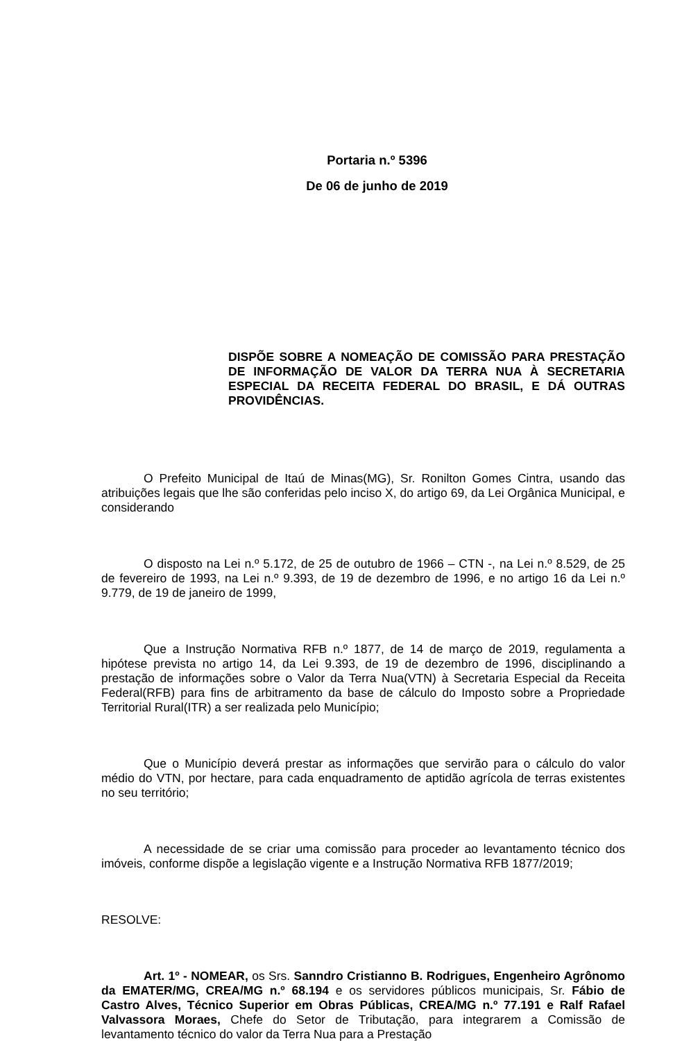Portaria n.º 5396
De 06 de junho de 2019
DISPÕE SOBRE A NOMEAÇÃO DE COMISSÃO PARA PRESTAÇÃO DE INFORMAÇÃO DE VALOR DA TERRA NUA À SECRETARIA ESPECIAL DA RECEITA FEDERAL DO BRASIL, E DÁ OUTRAS PROVIDÊNCIAS.
O Prefeito Municipal de Itaú de Minas(MG), Sr. Ronilton Gomes Cintra, usando das atribuições legais que lhe são conferidas pelo inciso X, do artigo 69, da Lei Orgânica Municipal, e considerando
O disposto na Lei n.º 5.172, de 25 de outubro de 1966 – CTN -, na Lei n.º 8.529, de 25 de fevereiro de 1993, na Lei n.º 9.393, de 19 de dezembro de 1996, e no artigo 16 da Lei n.º 9.779, de 19 de janeiro de 1999,
Que a Instrução Normativa RFB n.º 1877, de 14 de março de 2019, regulamenta a hipótese prevista no artigo 14, da Lei 9.393, de 19 de dezembro de 1996, disciplinando a prestação de informações sobre o Valor da Terra Nua(VTN) à Secretaria Especial da Receita Federal(RFB) para fins de arbitramento da base de cálculo do Imposto sobre a Propriedade Territorial Rural(ITR) a ser realizada pelo Município;
Que o Município deverá prestar as informações que servirão para o cálculo do valor médio do VTN, por hectare, para cada enquadramento de aptidão agrícola de terras existentes no seu território;
A necessidade de se criar uma comissão para proceder ao levantamento técnico dos imóveis, conforme dispõe a legislação vigente e a Instrução Normativa RFB 1877/2019;
RESOLVE:
Art. 1º - NOMEAR, os Srs. Sanndro Cristianno B. Rodrigues, Engenheiro Agrônomo da EMATER/MG, CREA/MG n.º 68.194 e os servidores públicos municipais, Sr. Fábio de Castro Alves, Técnico Superior em Obras Públicas, CREA/MG n.º 77.191 e Ralf Rafael Valvassora Moraes, Chefe do Setor de Tributação, para integrarem a Comissão de levantamento técnico do valor da Terra Nua para a Prestação